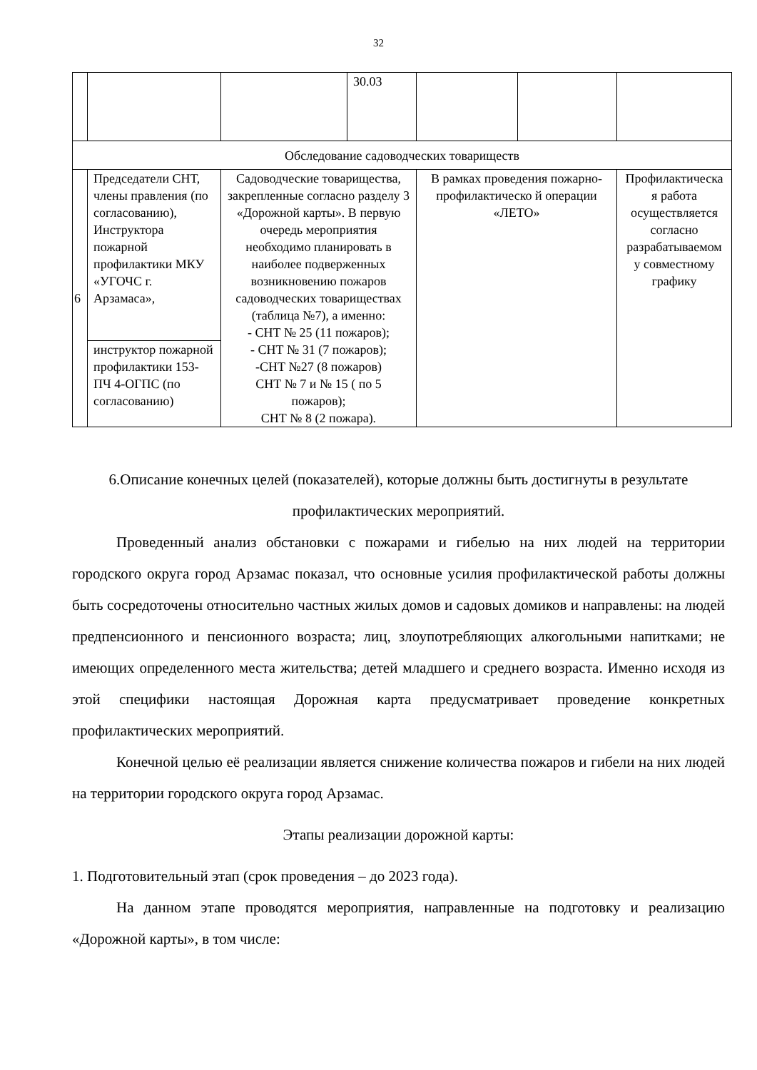32
| | | | 30.03 | | | |
| Обследование садоводческих товариществ | | | | | | |
| 6 | Председатели СНТ, члены правления (по согласованию), Инструктора пожарной профилактики МКУ «УГОЧС г. Арзамаса», | Садоводческие товарищества, закрепленные согласно разделу 3 «Дорожной карты». В первую очередь мероприятия необходимо планировать в наиболее подверженных возникновению пожаров садоводческих товариществах (таблица №7), а именно: - СНТ № 25 (11 пожаров); - СНТ № 31 (7 пожаров); -СНТ №27 (8 пожаров) СНТ № 7 и № 15 ( по 5 пожаров); СНТ № 8 (2 пожара). | | В рамках проведения пожарно-профилактическо й операции «ЛЕТО» | | Профилактическа я работа осуществляется согласно разрабатываемом у совместному графику |
| | инструктор пожарной профилактики 153-ПЧ 4-ОГПС (по согласованию) | | | | | |
6.Описание конечных целей (показателей), которые должны быть достигнуты в результате профилактических мероприятий.
Проведенный анализ обстановки с пожарами и гибелью на них людей на территории городского округа город Арзамас показал, что основные усилия профилактической работы должны быть сосредоточены относительно частных жилых домов и садовых домиков и направлены: на людей предпенсионного и пенсионного возраста; лиц, злоупотребляющих алкогольными напитками; не имеющих определенного места жительства; детей младшего и среднего возраста. Именно исходя из этой специфики настоящая Дорожная карта предусматривает проведение конкретных профилактических мероприятий.
Конечной целью её реализации является снижение количества пожаров и гибели на них людей на территории городского округа город Арзамас.
Этапы реализации дорожной карты:
1. Подготовительный этап (срок проведения – до 2023 года).
На данном этапе проводятся мероприятия, направленные на подготовку и реализацию «Дорожной карты», в том числе: